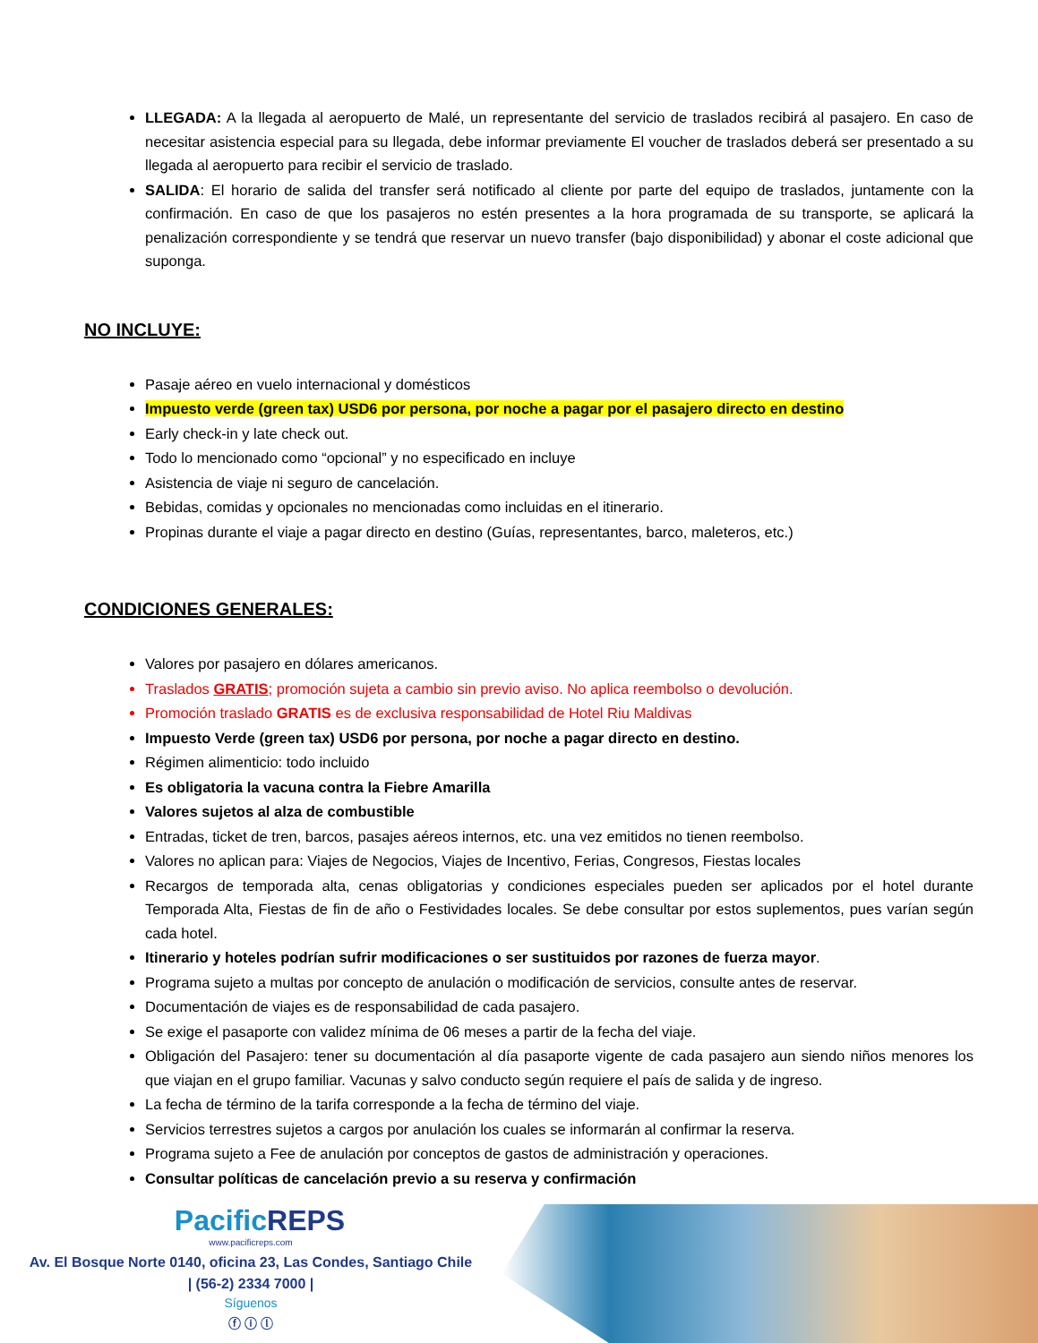LLEGADA: A la llegada al aeropuerto de Malé, un representante del servicio de traslados recibirá al pasajero. En caso de necesitar asistencia especial para su llegada, debe informar previamente El voucher de traslados deberá ser presentado a su llegada al aeropuerto para recibir el servicio de traslado.
SALIDA: El horario de salida del transfer será notificado al cliente por parte del equipo de traslados, juntamente con la confirmación. En caso de que los pasajeros no estén presentes a la hora programada de su transporte, se aplicará la penalización correspondiente y se tendrá que reservar un nuevo transfer (bajo disponibilidad) y abonar el coste adicional que suponga.
NO INCLUYE:
Pasaje aéreo en vuelo internacional y domésticos
Impuesto verde (green tax) USD6 por persona, por noche a pagar por el pasajero directo en destino
Early check-in y late check out.
Todo lo mencionado como “opcional” y no especificado en incluye
Asistencia de viaje ni seguro de cancelación.
Bebidas, comidas y opcionales no mencionadas como incluidas en el itinerario.
Propinas durante el viaje a pagar directo en destino (Guías, representantes, barco, maleteros, etc.)
CONDICIONES GENERALES:
Valores por pasajero en dólares americanos.
Traslados GRATIS; promoción sujeta a cambio sin previo aviso. No aplica reembolso o devolución.
Promoción traslado GRATIS es de exclusiva responsabilidad de Hotel Riu Maldivas
Impuesto Verde (green tax) USD6 por persona, por noche a pagar directo en destino.
Régimen alimenticio: todo incluido
Es obligatoria la vacuna contra la Fiebre Amarilla
Valores sujetos al alza de combustible
Entradas, ticket de tren, barcos, pasajes aéreos internos, etc. una vez emitidos no tienen reembolso.
Valores no aplican para: Viajes de Negocios, Viajes de Incentivo, Ferias, Congresos, Fiestas locales
Recargos de temporada alta, cenas obligatorias y condiciones especiales pueden ser aplicados por el hotel durante Temporada Alta, Fiestas de fin de año o Festividades locales. Se debe consultar por estos suplementos, pues varían según cada hotel.
Itinerario y hoteles podrían sufrir modificaciones o ser sustituidos por razones de fuerza mayor.
Programa sujeto a multas por concepto de anulación o modificación de servicios, consulte antes de reservar.
Documentación de viajes es de responsabilidad de cada pasajero.
Se exige el pasaporte con validez mínima de 06 meses a partir de la fecha del viaje.
Obligación del Pasajero: tener su documentación al día pasaporte vigente de cada pasajero aun siendo niños menores los que viajan en el grupo familiar. Vacunas y salvo conducto según requiere el país de salida y de ingreso.
La fecha de término de la tarifa corresponde a la fecha de término del viaje.
Servicios terrestres sujetos a cargos por anulación los cuales se informarán al confirmar la reserva.
Programa sujeto a Fee de anulación por conceptos de gastos de administración y operaciones.
Consultar políticas de cancelación previo a su reserva y confirmación
PacificREPS
www.pacificreps.com
Av. El Bosque Norte 0140, oficina 23, Las Condes, Santiago Chile
| (56-2) 2334 7000 |
Síguenos
ⓕ ⓘ ⓛ